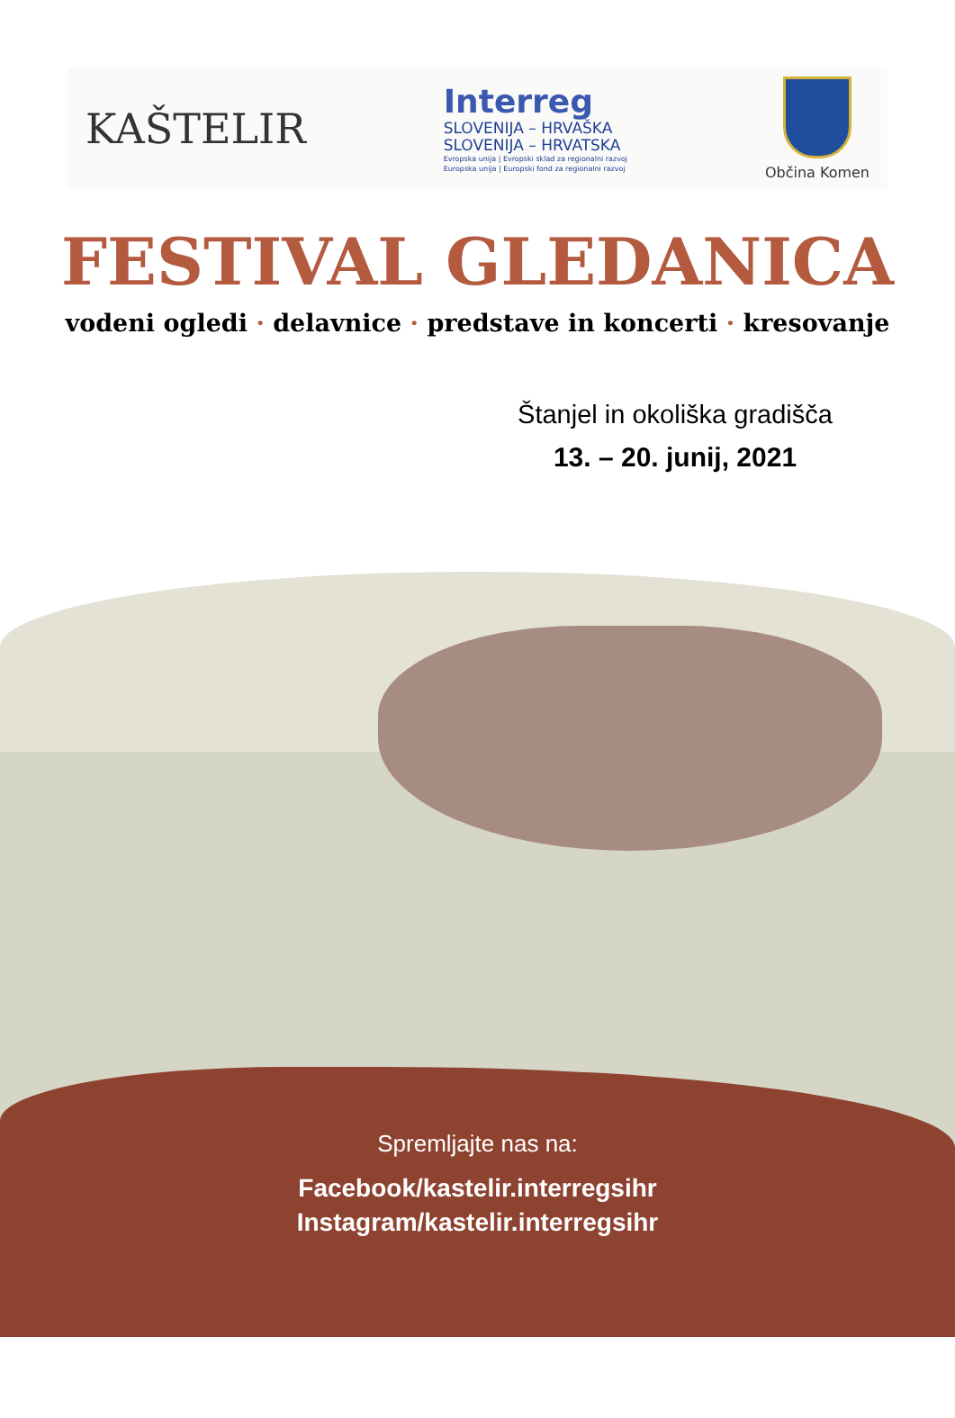KAŠTELIR
Interreg
SLOVENIJA – HRVAŠKA
SLOVENIJA – HRVATSKA
Evropska unija | Evropski sklad za regionalni razvoj
Europska unija | Europski fond za regionalni razvoj
Občina Komen
FESTIVAL GLEDANICA
vodeni ogledi · delavnice · predstave in koncerti · kresovanje
Štanjel in okoliška gradišča
13. – 20. junij, 2021
Spremljajte nas na:
Facebook/kastelir.interregsihr
Instagram/kastelir.interregsihr